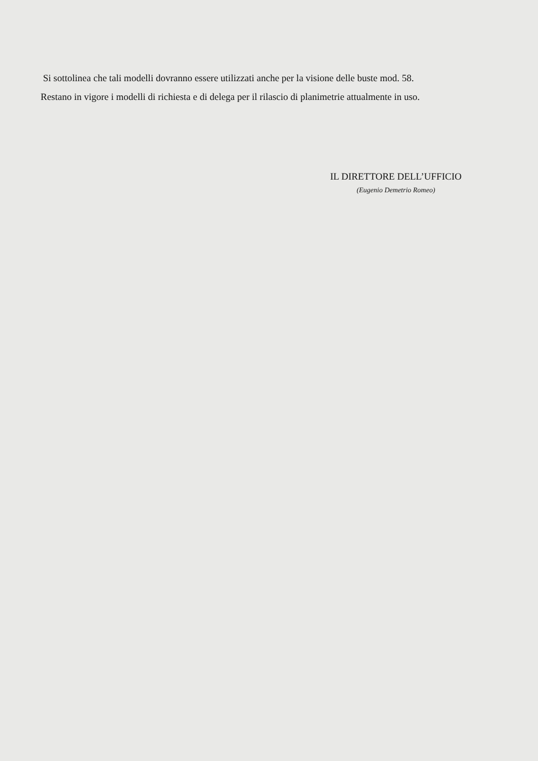Si sottolinea che tali modelli dovranno essere utilizzati anche per la visione delle buste mod. 58.
Restano in vigore i modelli di richiesta e di delega per il rilascio di planimetrie attualmente in uso.
IL DIRETTORE DELL’UFFICIO
(Eugenio Demetrio Romeo)